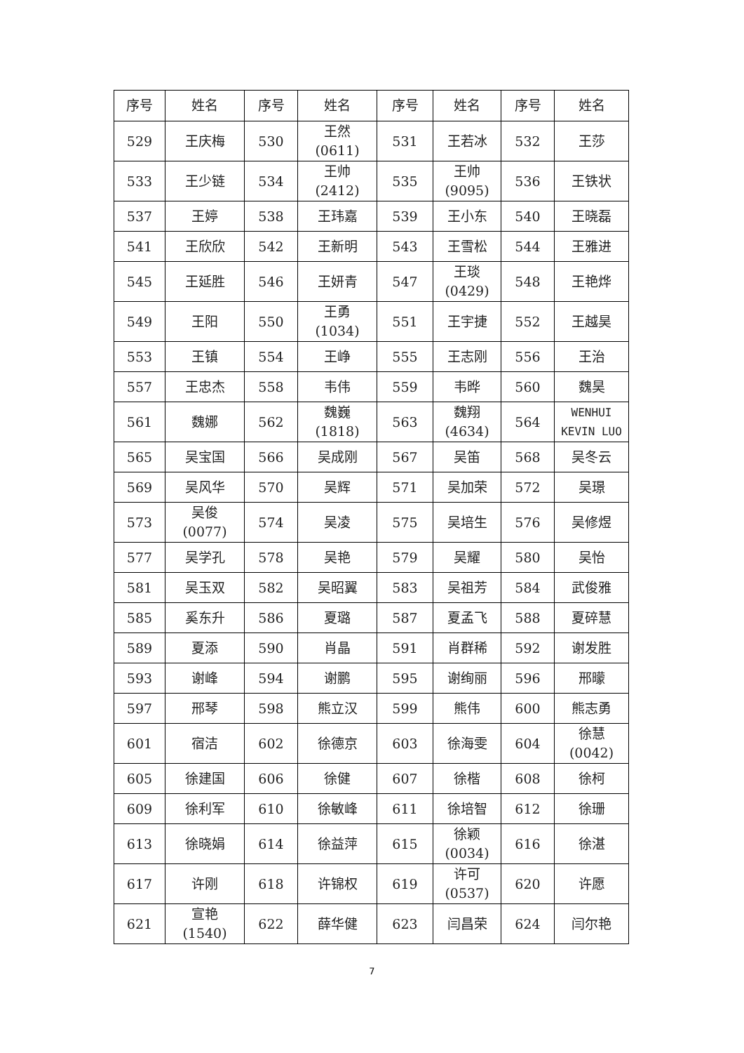| 序号 | 姓名 | 序号 | 姓名 | 序号 | 姓名 | 序号 | 姓名 |
| --- | --- | --- | --- | --- | --- | --- | --- |
| 529 | 王庆梅 | 530 | 王然 (0611) | 531 | 王若冰 | 532 | 王莎 |
| 533 | 王少链 | 534 | 王帅 (2412) | 535 | 王帅 (9095) | 536 | 王铁状 |
| 537 | 王婷 | 538 | 王玮嘉 | 539 | 王小东 | 540 | 王晓磊 |
| 541 | 王欣欣 | 542 | 王新明 | 543 | 王雪松 | 544 | 王雅进 |
| 545 | 王延胜 | 546 | 王妍青 | 547 | 王琰 (0429) | 548 | 王艳烨 |
| 549 | 王阳 | 550 | 王勇 (1034) | 551 | 王宇捷 | 552 | 王越昊 |
| 553 | 王镇 | 554 | 王峥 | 555 | 王志刚 | 556 | 王治 |
| 557 | 王忠杰 | 558 | 韦伟 | 559 | 韦晔 | 560 | 魏昊 |
| 561 | 魏娜 | 562 | 魏巍 (1818) | 563 | 魏翔 (4634) | 564 | WENHUI KEVIN LUO |
| 565 | 吴宝国 | 566 | 吴成刚 | 567 | 吴笛 | 568 | 吴冬云 |
| 569 | 吴风华 | 570 | 吴辉 | 571 | 吴加荣 | 572 | 吴璟 |
| 573 | 吴俊 (0077) | 574 | 吴凌 | 575 | 吴培生 | 576 | 吴修煜 |
| 577 | 吴学孔 | 578 | 吴艳 | 579 | 吴耀 | 580 | 吴怡 |
| 581 | 吴玉双 | 582 | 吴昭翼 | 583 | 吴祖芳 | 584 | 武俊雅 |
| 585 | 奚东升 | 586 | 夏璐 | 587 | 夏孟飞 | 588 | 夏碎慧 |
| 589 | 夏添 | 590 | 肖晶 | 591 | 肖群稀 | 592 | 谢发胜 |
| 593 | 谢峰 | 594 | 谢鹏 | 595 | 谢绚丽 | 596 | 邢曚 |
| 597 | 邢琴 | 598 | 熊立汉 | 599 | 熊伟 | 600 | 熊志勇 |
| 601 | 宿洁 | 602 | 徐德京 | 603 | 徐海雯 | 604 | 徐慧 (0042) |
| 605 | 徐建国 | 606 | 徐健 | 607 | 徐楷 | 608 | 徐柯 |
| 609 | 徐利军 | 610 | 徐敏峰 | 611 | 徐培智 | 612 | 徐珊 |
| 613 | 徐晓娟 | 614 | 徐益萍 | 615 | 徐颖 (0034) | 616 | 徐湛 |
| 617 | 许刚 | 618 | 许锦权 | 619 | 许可 (0537) | 620 | 许愿 |
| 621 | 宣艳 (1540) | 622 | 薛华健 | 623 | 闫昌荣 | 624 | 闫尔艳 |
7